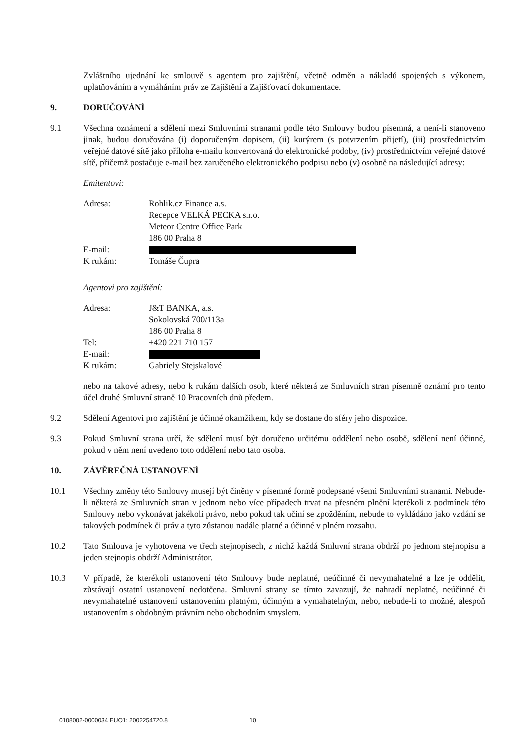Zvláštního ujednání ke smlouvě s agentem pro zajištění, včetně odměn a nákladů spojených s výkonem, uplatňováním a vymáháním práv ze Zajištění a Zajišťovací dokumentace.
9. DORUČOVÁNÍ
9.1 Všechna oznámení a sdělení mezi Smluvními stranami podle této Smlouvy budou písemná, a není-li stanoveno jinak, budou doručována (i) doporučeným dopisem, (ii) kurýrem (s potvrzením přijetí), (iii) prostřednictvím veřejné datové sítě jako příloha e-mailu konvertovaná do elektronické podoby, (iv) prostřednictvím veřejné datové sítě, přičemž postačuje e-mail bez zaručeného elektronického podpisu nebo (v) osobně na následující adresy:
Emitentovi:
| Adresa: | Rohlik.cz Finance a.s. Recepce VELKÁ PECKA s.r.o. Meteor Centre Office Park 186 00 Praha 8 |
| E-mail: | |
| K rukám: | Tomáše Čupra |
Agentovi pro zajištění:
| Adresa: | J&T BANKA, a.s. Sokolovská 700/113a 186 00 Praha 8 |
| Tel: | +420 221 710 157 |
| E-mail: | |
| K rukám: | Gabriely Stejskalové |
nebo na takové adresy, nebo k rukám dalších osob, které některá ze Smluvních stran písemně oznámí pro tento účel druhé Smluvní straně 10 Pracovních dnů předem.
9.2 Sdělení Agentovi pro zajištění je účinné okamžikem, kdy se dostane do sféry jeho dispozice.
9.3 Pokud Smluvní strana určí, že sdělení musí být doručeno určitému oddělení nebo osobě, sdělení není účinné, pokud v něm není uvedeno toto oddělení nebo tato osoba.
10. ZÁVĚREČNÁ USTANOVENÍ
10.1 Všechny změny této Smlouvy musejí být činěny v písemné formě podepsané všemi Smluvními stranami. Nebude-li některá ze Smluvních stran v jednom nebo více případech trvat na přesném plnění kterékoli z podmínek této Smlouvy nebo vykonávat jakékoli právo, nebo pokud tak učiní se zpožděním, nebude to vykládáno jako vzdání se takových podmínek či práv a tyto zůstanou nadále platné a účinné v plném rozsahu.
10.2 Tato Smlouva je vyhotovena ve třech stejnopisech, z nichž každá Smluvní strana obdrží po jednom stejnopisu a jeden stejnopis obdrží Administrátor.
10.3 V případě, že kterékoli ustanovení této Smlouvy bude neplatné, neúčinné či nevymahatelné a lze je oddělit, zůstávají ostatní ustanovení nedotčena. Smluvní strany se tímto zavazují, že nahradí neplatné, neúčinné či nevymahatelné ustanovení ustanovením platným, účinným a vymahatelným, nebo, nebude-li to možné, alespoň ustanovením s obdobným právním nebo obchodním smyslem.
0108002-0000034 EUO1: 2002254720.8 10